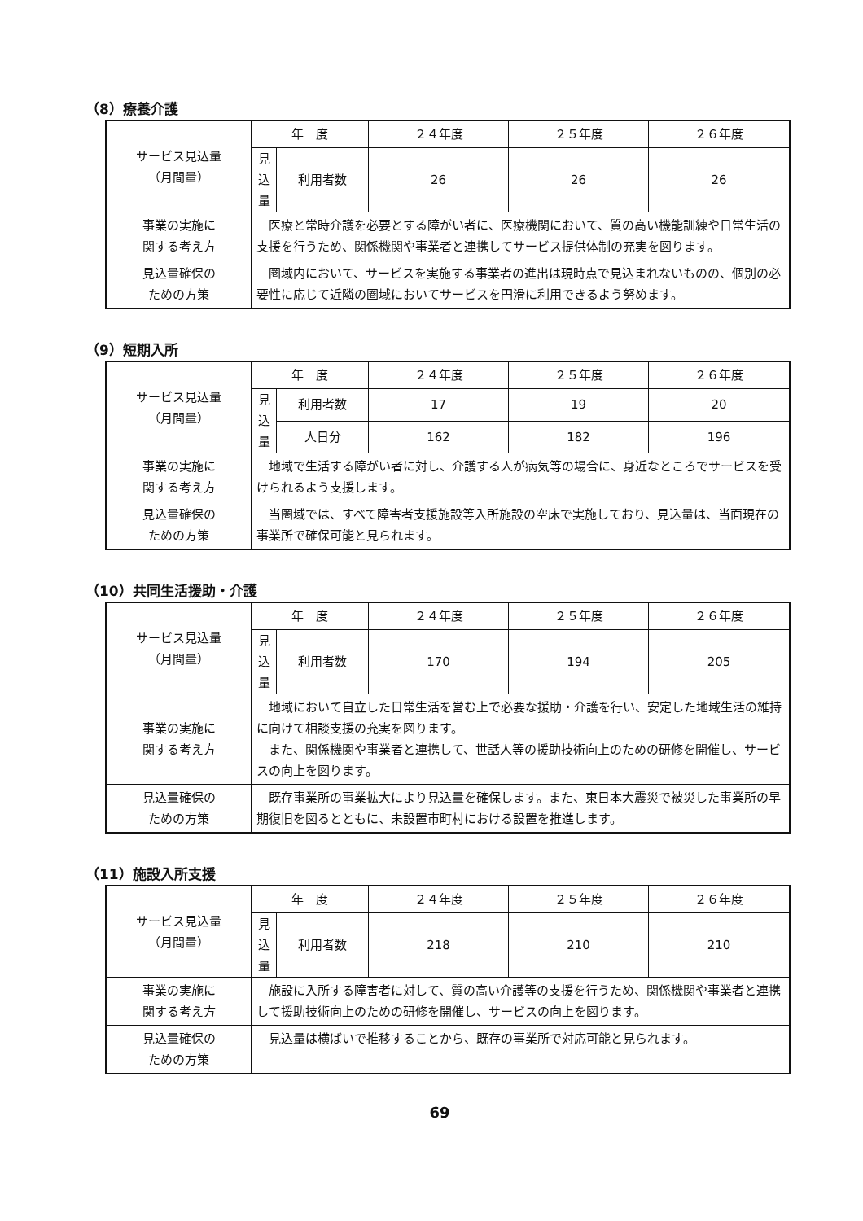（8）療養介護
| サービス見込量 （月間量） | 年 度 | | ２４年度 | ２５年度 | ２６年度 |
| | 見 込 量 | 利用者数 | 26 | 26 | 26 |
| 事業の実施に 関する考え方 | 医療と常時介護を必要とする障がい者に、医療機関において、質の高い機能訓練や日常生活の支援を行うため、関係機関や事業者と連携してサービス提供体制の充実を図ります。 | | | | |
| 見込量確保の ための方策 | 圏域内において、サービスを実施する事業者の進出は現時点で見込まれないものの、個別の必要性に応じて近隣の圏域においてサービスを円滑に利用できるよう努めます。 | | | | |
（9）短期入所
| サービス見込量 （月間量） | 年 度 | | ２４年度 | ２５年度 | ２６年度 |
| | 見 込 量 | 利用者数 | 17 | 19 | 20 |
| | | 人日分 | 162 | 182 | 196 |
| 事業の実施に 関する考え方 | 地域で生活する障がい者に対し、介護する人が病気等の場合に、身近なところでサービスを受けられるよう支援します。 | | | | |
| 見込量確保の ための方策 | 当圏域では、すべて障害者支援施設等入所施設の空床で実施しており、見込量は、当面現在の事業所で確保可能と見られます。 | | | | |
（10）共同生活援助・介護
| サービス見込量 （月間量） | 年 度 | | ２４年度 | ２５年度 | ２６年度 |
| | 見 込 量 | 利用者数 | 170 | 194 | 205 |
| 事業の実施に 関する考え方 | 地域において自立した日常生活を営む上で必要な援助・介護を行い、安定した地域生活の維持に向けて相談支援の充実を図ります。 また、関係機関や事業者と連携して、世話人等の援助技術向上のための研修を開催し、サービスの向上を図ります。 | | | | |
| 見込量確保の ための方策 | 既存事業所の事業拡大により見込量を確保します。また、東日本大震災で被災した事業所の早期復旧を図るとともに、未設置市町村における設置を推進します。 | | | | |
（11）施設入所支援
| サービス見込量 （月間量） | 年 度 | | ２４年度 | ２５年度 | ２６年度 |
| | 見 込 量 | 利用者数 | 218 | 210 | 210 |
| 事業の実施に 関する考え方 | 施設に入所する障害者に対して、質の高い介護等の支援を行うため、関係機関や事業者と連携して援助技術向上のための研修を開催し、サービスの向上を図ります。 | | | | |
| 見込量確保の ための方策 | 見込量は横ばいで推移することから、既存の事業所で対応可能と見られます。 | | | | |
69